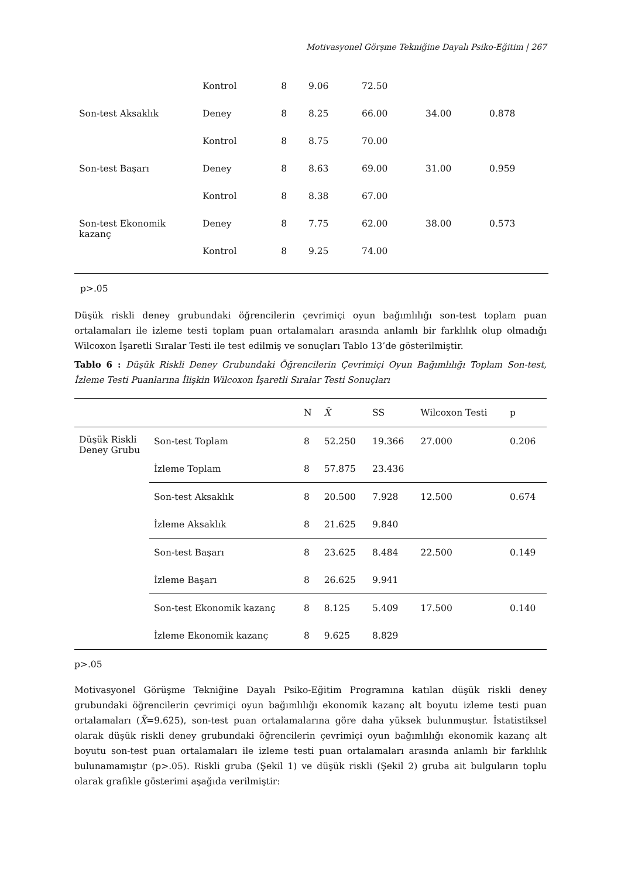Motivasyonel Görşme Tekniğine Dayalı Psiko-Eğitim | 267
| | Kontrol | 8 | 9.06 | 72.50 | | |
| Son-test Aksaklık | Deney | 8 | 8.25 | 66.00 | 34.00 | 0.878 |
| | Kontrol | 8 | 8.75 | 70.00 | | |
| Son-test Başarı | Deney | 8 | 8.63 | 69.00 | 31.00 | 0.959 |
| | Kontrol | 8 | 8.38 | 67.00 | | |
| Son-test Ekonomik kazanç | Deney | 8 | 7.75 | 62.00 | 38.00 | 0.573 |
| | Kontrol | 8 | 9.25 | 74.00 | | |
p>.05
Düşük riskli deney grubundaki öğrencilerin çevrimiçi oyun bağımlılığı son-test toplam puan ortalamaları ile izleme testi toplam puan ortalamaları arasında anlamlı bir farklılık olup olmadığı Wilcoxon İşaretli Sıralar Testi ile test edilmiş ve sonuçları Tablo 13’de gösterilmiştir.
Tablo 6 : Düşük Riskli Deney Grubundaki Öğrencilerin Çevrimiçi Oyun Bağımlılığı Toplam Son-test, İzleme Testi Puanlarına İlişkin Wilcoxon İşaretli Sıralar Testi Sonuçları
| | | N | X̄ | SS | Wilcoxon Testi | p |
| --- | --- | --- | --- | --- | --- | --- |
| Düşük Riskli Deney Grubu | Son-test Toplam | 8 | 52.250 | 19.366 | 27.000 | 0.206 |
| | İzleme Toplam | 8 | 57.875 | 23.436 | | |
| | Son-test Aksaklık | 8 | 20.500 | 7.928 | 12.500 | 0.674 |
| | İzleme Aksaklık | 8 | 21.625 | 9.840 | | |
| | Son-test Başarı | 8 | 23.625 | 8.484 | 22.500 | 0.149 |
| | İzleme Başarı | 8 | 26.625 | 9.941 | | |
| | Son-test Ekonomik kazanç | 8 | 8.125 | 5.409 | 17.500 | 0.140 |
| | İzleme Ekonomik kazanç | 8 | 9.625 | 8.829 | | |
p>.05
Motivasyonel Görüşme Tekniğine Dayalı Psiko-Eğitim Programına katılan düşük riskli deney grubundaki öğrencilerin çevrimiçi oyun bağımlılığı ekonomik kazanç alt boyutu izleme testi puan ortalamaları (X̄=9.625), son-test puan ortalamalarına göre daha yüksek bulunmuştur. İstatistiksel olarak düşük riskli deney grubundaki öğrencilerin çevrimiçi oyun bağımlılığı ekonomik kazanç alt boyutu son-test puan ortalamaları ile izleme testi puan ortalamaları arasında anlamlı bir farklılık bulunamamıştır (p>.05). Riskli gruba (Şekil 1) ve düşük riskli (Şekil 2) gruba ait bulguların toplu olarak grafikle gösterimi aşağıda verilmiştir: